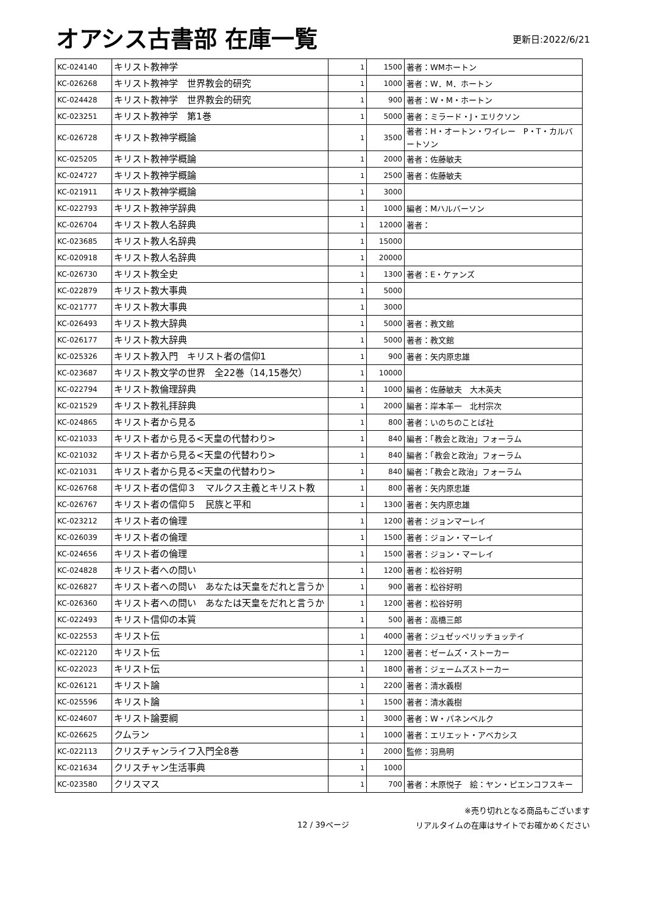オアシス古書部 在庫一覧
更新日:2022/6/21
| KC-024140 | キリスト教神学 | 1 | 1500 | 著者：WMホートン |
| KC-026268 | キリスト教神学 世界教会的研究 | 1 | 1000 | 著者：W．M．ホートン |
| KC-024428 | キリスト教神学 世界教会的研究 | 1 | 900 | 著者：W・M・ホートン |
| KC-023251 | キリスト教神学 第1巻 | 1 | 5000 | 著者：ミラード・J・エリクソン |
| KC-026728 | キリスト教神学概論 | 1 | 3500 | 著者：H・オートン・ワイレー P・T・カルバートソン |
| KC-025205 | キリスト教神学概論 | 1 | 2000 | 著者：佐藤敏夫 |
| KC-024727 | キリスト教神学概論 | 1 | 2500 | 著者：佐藤敏夫 |
| KC-021911 | キリスト教神学概論 | 1 | 3000 | |
| KC-022793 | キリスト教神学辞典 | 1 | 1000 | 編者：Mハルバーソン |
| KC-026704 | キリスト教人名辞典 | 1 | 12000 | 著者： |
| KC-023685 | キリスト教人名辞典 | 1 | 15000 | |
| KC-020918 | キリスト教人名辞典 | 1 | 20000 | |
| KC-026730 | キリスト教全史 | 1 | 1300 | 著者：E・ケァンズ |
| KC-022879 | キリスト教大事典 | 1 | 5000 | |
| KC-021777 | キリスト教大事典 | 1 | 3000 | |
| KC-026493 | キリスト教大辞典 | 1 | 5000 | 著者：教文館 |
| KC-026177 | キリスト教大辞典 | 1 | 5000 | 著者：教文館 |
| KC-025326 | キリスト教入門 キリスト者の信仰1 | 1 | 900 | 著者：矢内原忠雄 |
| KC-023687 | キリスト教文学の世界 全22巻（14,15巻欠） | 1 | 10000 | |
| KC-022794 | キリスト教倫理辞典 | 1 | 1000 | 編者：佐藤敏夫 大木英夫 |
| KC-021529 | キリスト教礼拝辞典 | 1 | 2000 | 編者：岸本羊一 北村宗次 |
| KC-024865 | キリスト者から見る | 1 | 800 | 著者：いのちのことば社 |
| KC-021033 | キリスト者から見る<天皇の代替わり> | 1 | 840 | 編者：「教会と政治」フォーラム |
| KC-021032 | キリスト者から見る<天皇の代替わり> | 1 | 840 | 編者：「教会と政治」フォーラム |
| KC-021031 | キリスト者から見る<天皇の代替わり> | 1 | 840 | 編者：「教会と政治」フォーラム |
| KC-026768 | キリスト者の信仰３ マルクス主義とキリスト教 | 1 | 800 | 著者：矢内原忠雄 |
| KC-026767 | キリスト者の信仰５ 民族と平和 | 1 | 1300 | 著者：矢内原忠雄 |
| KC-023212 | キリスト者の倫理 | 1 | 1200 | 著者：ジョンマーレイ |
| KC-026039 | キリスト者の倫理 | 1 | 1500 | 著者：ジョン・マーレイ |
| KC-024656 | キリスト者の倫理 | 1 | 1500 | 著者：ジョン・マーレイ |
| KC-024828 | キリスト者への問い | 1 | 1200 | 著者：松谷好明 |
| KC-026827 | キリスト者への問い あなたは天皇をだれと言うか | 1 | 900 | 著者：松谷好明 |
| KC-026360 | キリスト者への問い あなたは天皇をだれと言うか | 1 | 1200 | 著者：松谷好明 |
| KC-022493 | キリスト信仰の本質 | 1 | 500 | 著者：高橋三郎 |
| KC-022553 | キリスト伝 | 1 | 4000 | 著者：ジュゼッペリッチョッテイ |
| KC-022120 | キリスト伝 | 1 | 1200 | 著者：ゼームズ・ストーカー |
| KC-022023 | キリスト伝 | 1 | 1800 | 著者：ジェームズストーカー |
| KC-026121 | キリスト論 | 1 | 2200 | 著者：清水義樹 |
| KC-025596 | キリスト論 | 1 | 1500 | 著者：清水義樹 |
| KC-024607 | キリスト論要綱 | 1 | 3000 | 著者：W・パネンベルク |
| KC-026625 | クムラン | 1 | 1000 | 著者：エリエット・アベカシス |
| KC-022113 | クリスチャンライフ入門全8巻 | 1 | 2000 | 監修：羽鳥明 |
| KC-021634 | クリスチャン生活事典 | 1 | 1000 | |
| KC-023580 | クリスマス | 1 | 700 | 著者：木原悦子 絵：ヤン・ピエンコフスキー |
12 / 39ページ
※売り切れとなる商品もございます
リアルタイムの在庫はサイトでお確かめください